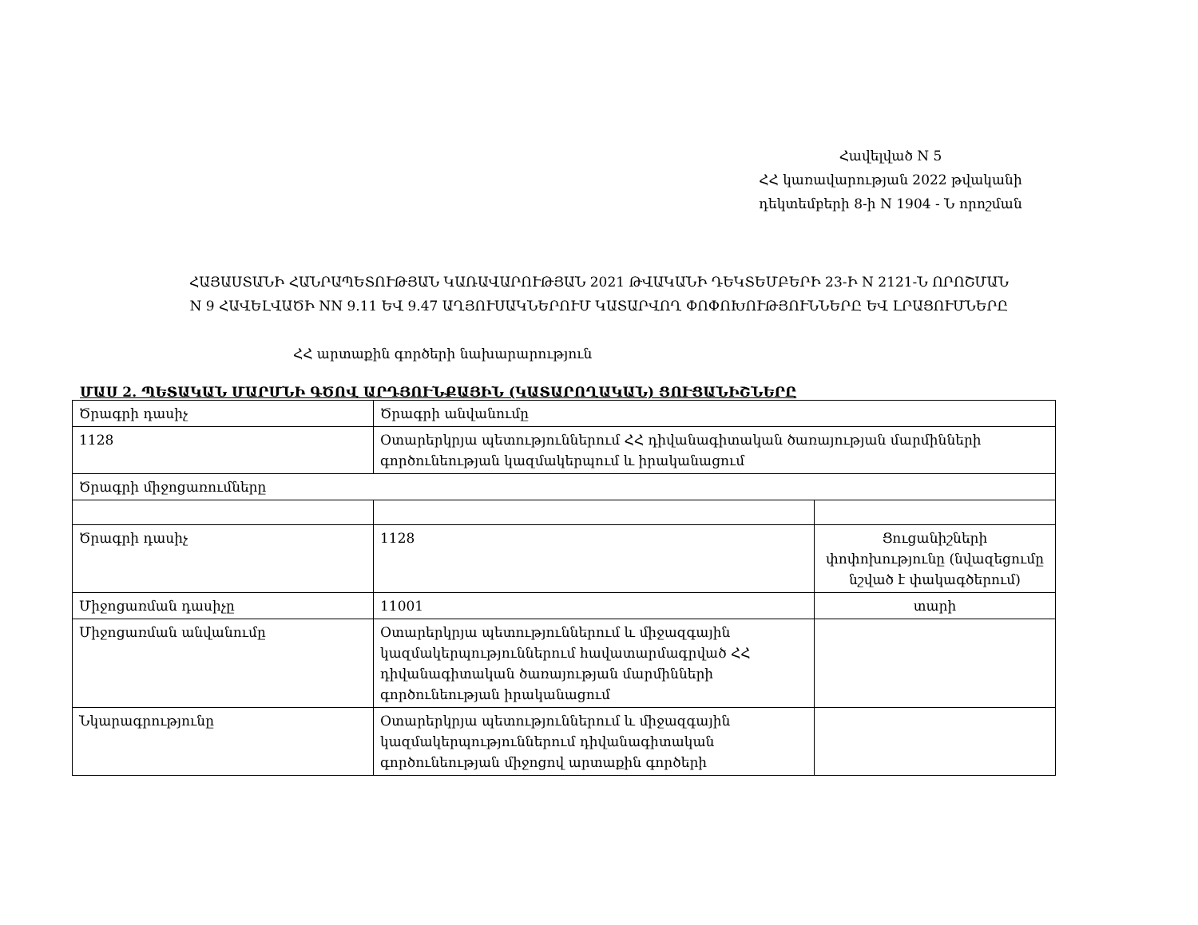Հավելված N 5
ՀՀ կառավարության 2022 թվականի
դեկտեմբերի 8-ի N 1904 - Ն որոշման
ՀԱՅԱՍՏԱՆԻ ՀԱՆՐԱՊԵՏՈՒԹՅԱՆ ԿԱՌԱՎԱՐՈՒԹՅԱՆ 2021 ԹՎԱԿԱՆԻ ԴԵԿՏԵՄԲԵՐԻ 23-Ի N 2121-Ն ՈՐՈՇՄԱՆ
N 9 ՀԱՎԵԼՎԱԾԻ NN 9.11 ԵՎ 9.47 ԱՂՅՈՒՍԱԿՆԵՐՈՒՄ ԿԱՏԱՐՎՈՂ ՓՈՓՈԽՈՒԹՅՈՒՆՆԵՐԸ ԵՎ ԼՐԱՑՈՒՄՆԵՐԸ
ՀՀ արտաքին գործերի նախարարություն
ՄԱՍ 2. ՊԵՏԱԿԱՆ ՄԱՐՄՆԻ ԳԾՈՎ ԱՐԴՅՈՒՆՔԱՅԻՆ (ԿԱՏԱՐՈՂԱԿԱՆ) ՑՈՒՑԱՆԻՇՆԵՐԸ
| Ծրագրի դասիչ | Ծրագրի անվանումը | |
| 1128 | Օտարերկրյա պետություններում ՀՀ դիվանագիտական ծառայության մարմինների գործունեության կազմակերպում և իրականացում | |
| Ծրագրի միջոցառումները | | |
| Ծրագրի դասիչ | 1128 | Ցուցանիշների փոփոխությունը (նվազեցումը նշված է փակագծերում) |
| Միջոցառման դասիչը | 11001 | տարի |
| Միջոցառման անվանումը | Օտարերկրյա պետություններում և միջազգային կազմակերպություններում հավատարմագրված ՀՀ դիվանագիտական ծառայության մարմինների գործունեության իրականացում | |
| Նկարագրությունը | Օտարերկրյա պետություններում և միջազգային կազմակերպություններում դիվանագիտական գործունեության միջոցով արտաքին գործերի | |